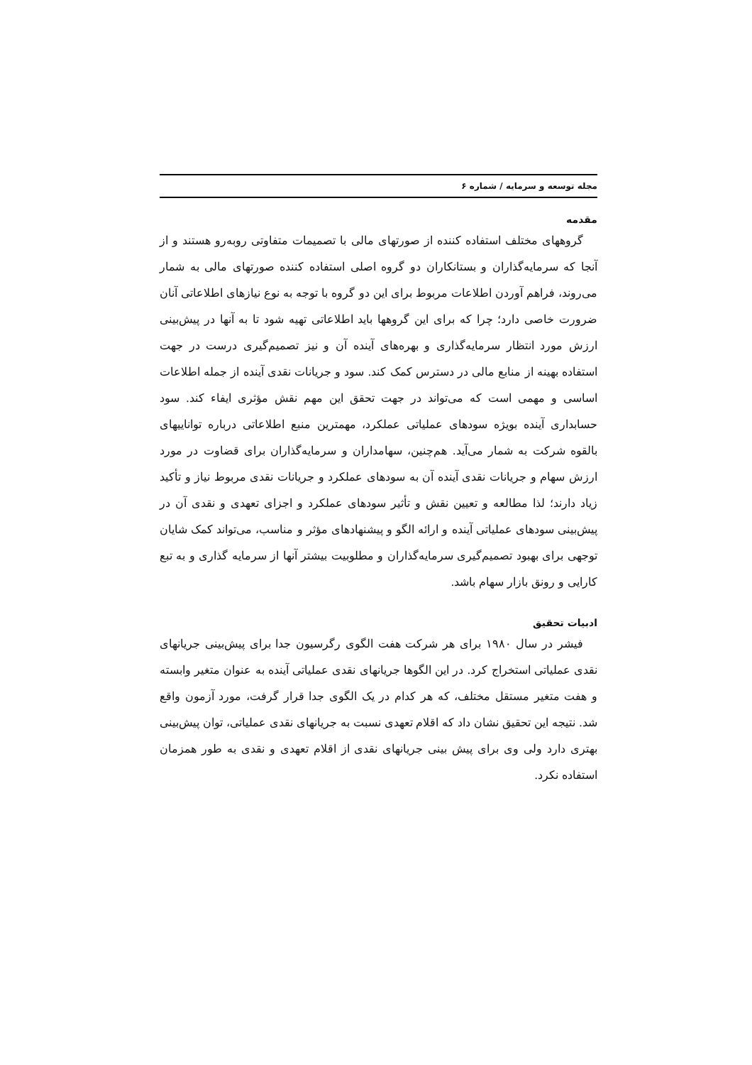مجله توسعه و سرمایه / شماره ۶
مقدمه
گروههای مختلف استفاده کننده از صورتهای مالی با تصمیمات متفاوتی روبه‌رو هستند و از آنجا که سرمایه‌گذاران و بستانکاران دو گروه اصلی استفاده کننده صورتهای مالی به شمار می‌روند، فراهم آوردن اطلاعات مربوط برای این دو گروه با توجه به نوع نیازهای اطلاعاتی آنان ضرورت خاصی دارد؛ چرا که برای این گروهها باید اطلاعاتی تهیه شود تا به آنها در پیش‌بینی ارزش مورد انتظار سرمایه‌گذاری و بهره‌های آینده آن و نیز تصمیم‌گیری درست در جهت استفاده بهینه از منابع مالی در دسترس کمک کند. سود و جریانات نقدی آینده از جمله اطلاعات اساسی و مهمی است که می‌تواند در جهت تحقق این مهم نقش مؤثری ایفاء کند. سود حسابداری آینده بویژه سودهای عملیاتی عملکرد، مهمترین منبع اطلاعاتی درباره تواناییهای بالقوه شرکت به شمار می‌آید. هم‌چنین، سهامداران و سرمایه‌گذاران برای قضاوت در مورد ارزش سهام و جریانات نقدی آینده آن به سودهای عملکرد و جریانات نقدی مربوط نیاز و تأکید زیاد دارند؛ لذا مطالعه و تعیین نقش و تأثیر سودهای عملکرد و اجزای تعهدی و نقدی آن در پیش‌بینی سودهای عملیاتی آینده و ارائه الگو و پیشنهادهای مؤثر و مناسب، می‌تواند کمک شایان توجهی برای بهبود تصمیم‌گیری سرمایه‌گذاران و مطلوبیت بیشتر آنها از سرمایه گذاری و به تبع کارایی و رونق بازار سهام باشد.
ادبیات تحقیق
فیشر در سال ۱۹۸۰ برای هر شرکت هفت الگوی رگرسیون جدا برای پیش‌بینی جریانهای نقدی عملیاتی استخراج کرد. در این الگوها جریانهای نقدی عملیاتی آینده به عنوان متغیر وابسته و هفت متغیر مستقل مختلف، که هر کدام در یک الگوی جدا قرار گرفت، مورد آزمون واقع شد. نتیجه این تحقیق نشان داد که اقلام تعهدی نسبت به جریانهای نقدی عملیاتی، توان پیش‌بینی بهتری دارد ولی وی برای پیش بینی جریانهای نقدی از اقلام تعهدی و نقدی به طور همزمان استفاده نکرد.